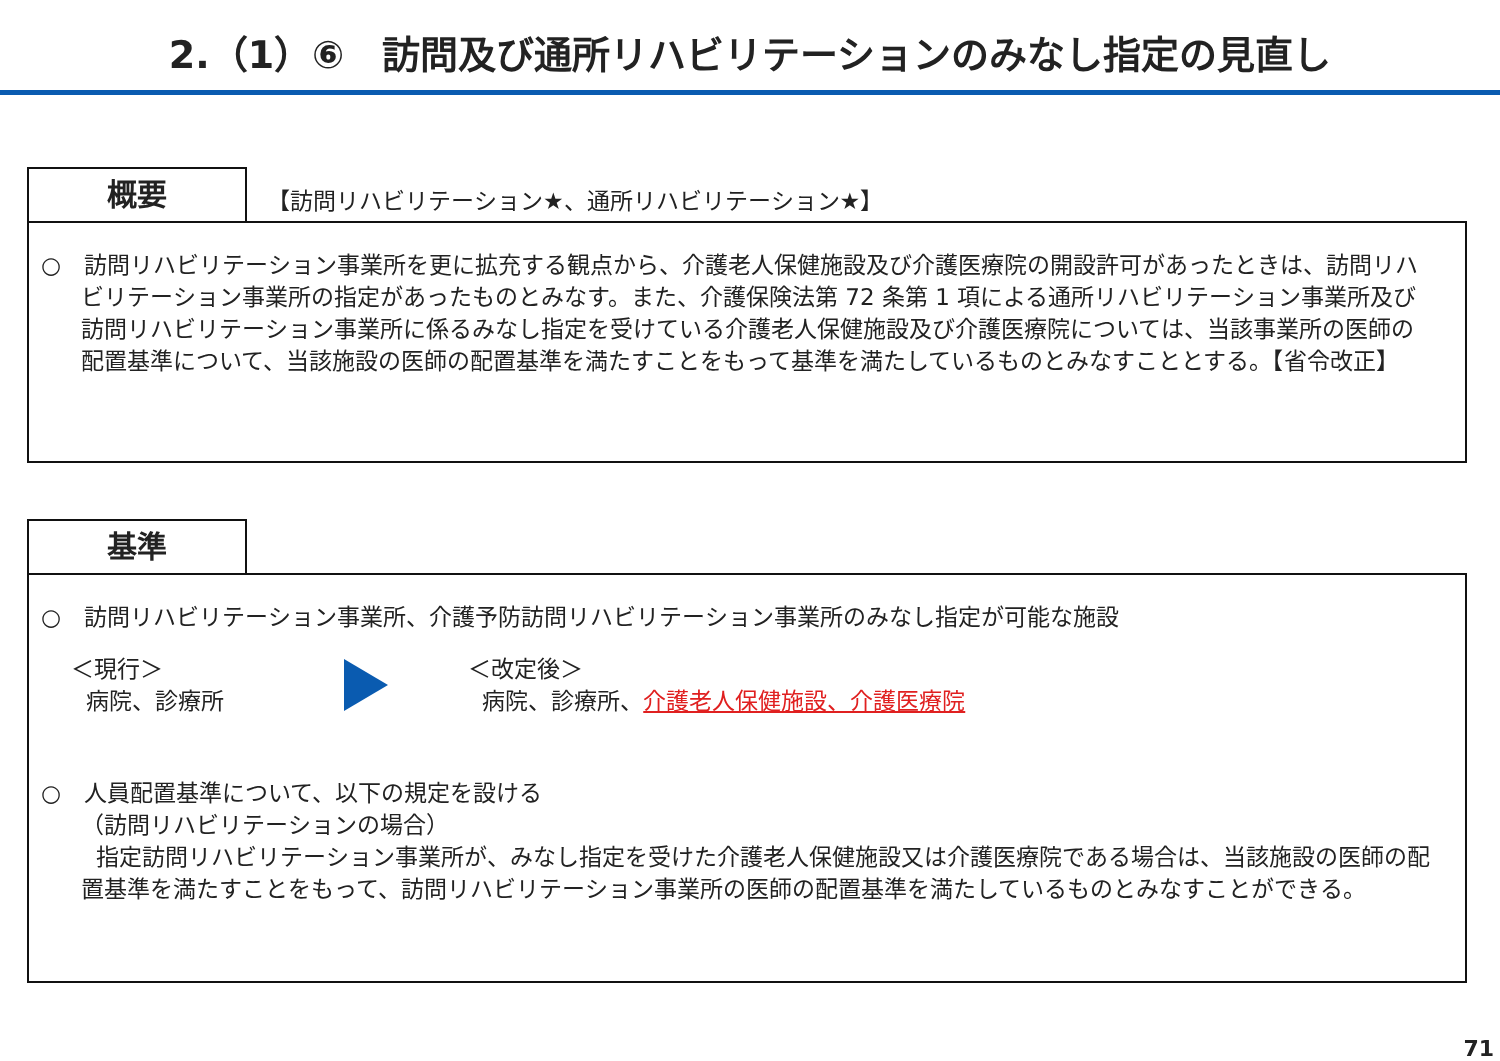2.（1）⑥　訪問及び通所リハビリテーションのみなし指定の見直し
概要
【訪問リハビリテーション★、通所リハビリテーション★】
○　訪問リハビリテーション事業所を更に拡充する観点から、介護老人保健施設及び介護医療院の開設許可があったときは、訪問リハビリテーション事業所の指定があったものとみなす。また、介護保険法第 72 条第 1 項による通所リハビリテーション事業所及び訪問リハビリテーション事業所に係るみなし指定を受けている介護老人保健施設及び介護医療院については、当該事業所の医師の配置基準について、当該施設の医師の配置基準を満たすことをもって基準を満たしているものとみなすこととする。【省令改正】
基準
○　訪問リハビリテーション事業所、介護予防訪問リハビリテーション事業所のみなし指定が可能な施設
＜現行＞
病院、診療所
＜改定後＞
病院、診療所、介護老人保健施設、介護医療院
○　人員配置基準について、以下の規定を設ける
（訪問リハビリテーションの場合）
指定訪問リハビリテーション事業所が、みなし指定を受けた介護老人保健施設又は介護医療院である場合は、当該施設の医師の配置基準を満たすことをもって、訪問リハビリテーション事業所の医師の配置基準を満たしているものとみなすことができる。
71